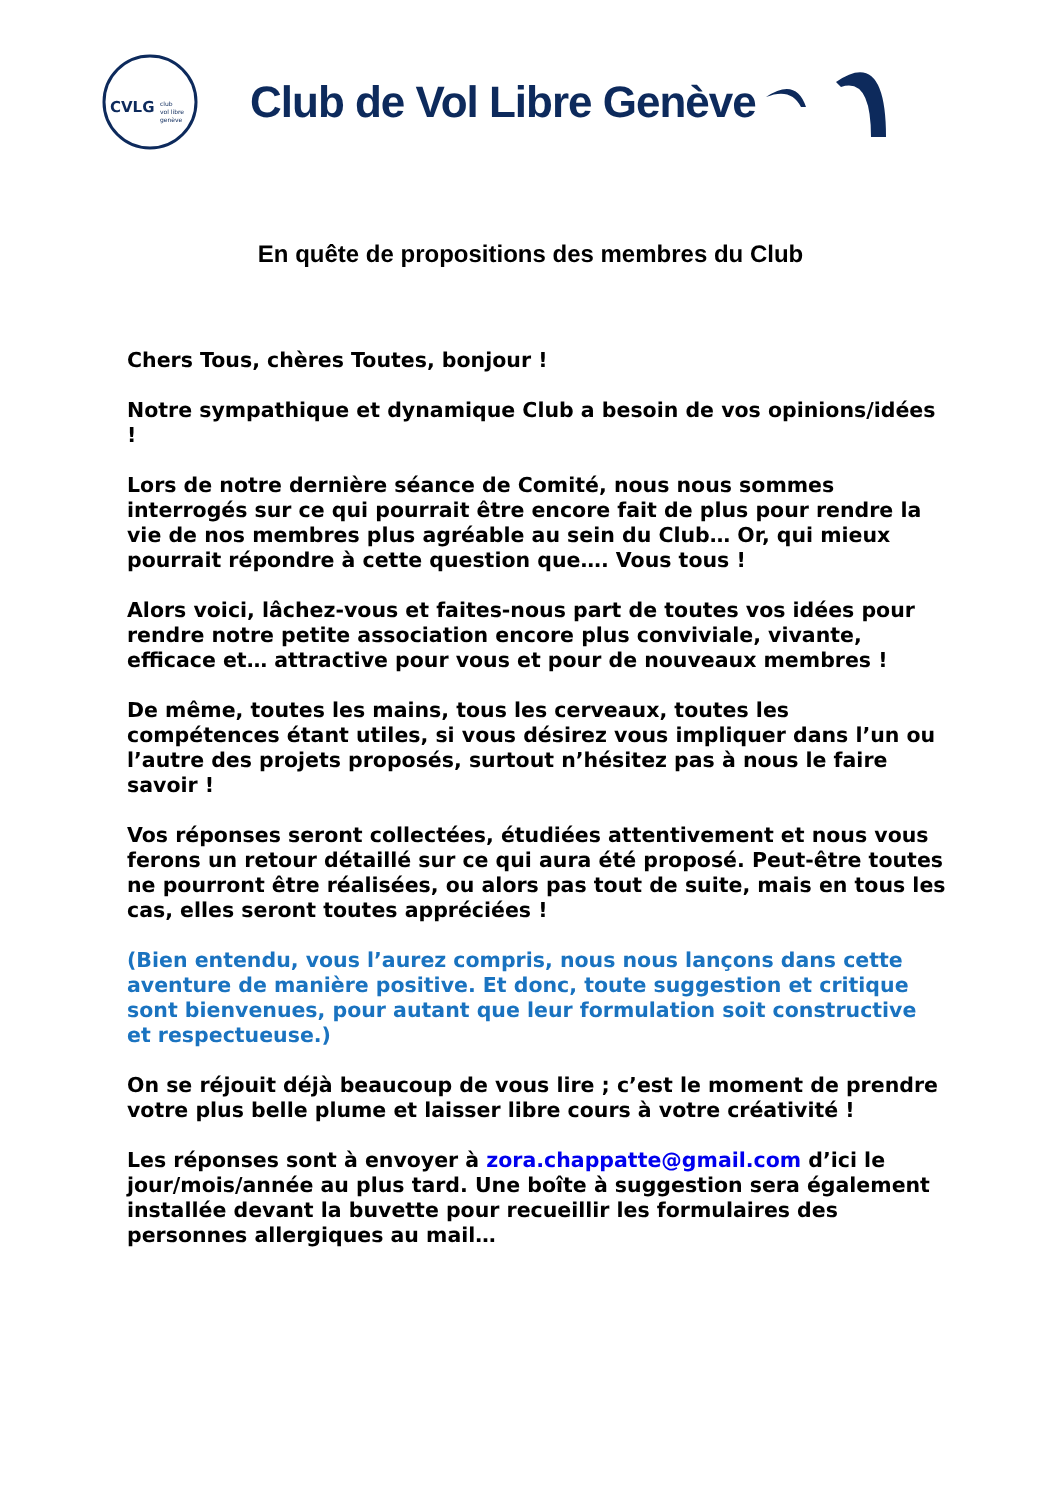CVLG
club
vol libre
genève
Club de Vol Libre Genève
En quête de propositions des membres du Club
Chers Tous, chères Toutes, bonjour !
Notre sympathique et dynamique Club a besoin de vos opinions/idées !
Lors de notre dernière séance de Comité, nous nous sommes interrogés sur ce qui pourrait être encore fait de plus pour rendre la vie de nos membres plus agréable au sein du Club… Or, qui mieux pourrait répondre à cette question que…. Vous tous !
Alors voici, lâchez-vous et faites-nous part de toutes vos idées pour rendre notre petite association encore plus conviviale, vivante, efficace et… attractive pour vous et pour de nouveaux membres !
De même, toutes les mains, tous les cerveaux, toutes les compétences étant utiles, si vous désirez vous impliquer dans l’un ou l’autre des projets proposés, surtout n’hésitez pas à nous le faire savoir !
Vos réponses seront collectées, étudiées attentivement et nous vous ferons un retour détaillé sur ce qui aura été proposé. Peut-être toutes ne pourront être réalisées, ou alors pas tout de suite, mais en tous les cas, elles seront toutes appréciées !
(Bien entendu, vous l’aurez compris, nous nous lançons dans cette aventure de manière positive. Et donc, toute suggestion et critique sont bienvenues, pour autant que leur formulation soit constructive et respectueuse.)
On se réjouit déjà beaucoup de vous lire ; c’est le moment de prendre votre plus belle plume et laisser libre cours à votre créativité !
Les réponses sont à envoyer à zora.chappatte@gmail.com d’ici le jour/mois/année au plus tard. Une boîte à suggestion sera également installée devant la buvette pour recueillir les formulaires des personnes allergiques au mail…